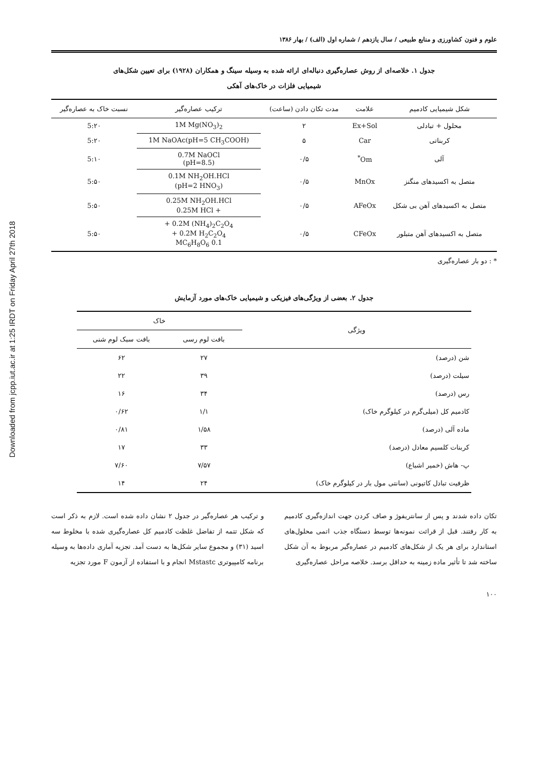Downloaded from jcpp.iut.ac.ir at 1:25 IRDT on Friday April 27th 2018
علوم و فنون کشاورزی و منابع طبیعی / سال یازدهم / شماره اول (الف) / بهار ۱۳۸۶
جدول ۱. خلاصه‌ای از روش عصاره‌گیری دنباله‌ای ارائه شده به وسیله سینگ و همکاران (۱۹۲۸) برای تعیین شکل‌های
شیمیایی فلزات در خاک‌های آهکی
| شکل شیمیایی کادمیم | علامت | مدت تکان دادن (ساعت) | ترکیب عصاره‌گیر | نسبت خاک به عصاره‌گیر |
| --- | --- | --- | --- | --- |
| محلول + تبادلی | Ex+Sol | ۲ | 1M Mg(NO<sub>3</sub>)<sub>2</sub> | 5:۲۰ |
| کربناتی | Car | ۵ | 1M NaOAc(pH=5 CH<sub>3</sub>COOH) | 5:۲۰ |
| آلی | Om<sup>*</sup> | ۰/۵ | 0.7M NaOCl (pH=8.5) | 5:۱۰ |
| متصل به اکسیدهای منگنز | MnOx | ۰/۵ | 0.1M NH<sub>2</sub>OH.HCl (pH=2 HNO<sub>3</sub>) | 5:۵۰ |
| متصل به اکسیدهای آهن بی شکل | AFeOx | ۰/۵ | 0.25M NH<sub>2</sub>OH.HCl + 0.25M HCl | 5:۵۰ |
| متصل به اکسیدهای آهن متبلور | CFeOx | ۰/۵ | 0.2M (NH<sub>4</sub>)<sub>2</sub>C<sub>2</sub>O<sub>4</sub> + 0.2M H<sub>2</sub>C<sub>2</sub>O<sub>4</sub> + 0.1 MC<sub>6</sub>H<sub>8</sub>O<sub>6</sub> | 5:۵۰ |
* : دو بار عصاره‌گیری
جدول ۲. بعضی از ویژگی‌های فیزیکی و شیمیایی خاک‌های مورد آزمایش
| ویژگی | خاک | |
| --- | --- | --- |
| | بافت لوم رسی | بافت سبک لوم شنی |
| شن (درصد) | ۲۷ | ۶۲ |
| سیلت (درصد) | ۳۹ | ۲۲ |
| رس (درصد) | ۳۴ | ۱۶ |
| کادمیم کل (میلی‌گرم در کیلوگرم خاک) | ۱/۱ | ۰/۶۲ |
| ماده آلی (درصد) | ۱/۵۸ | ۰/۸۱ |
| کربنات کلسیم معادل (درصد) | ۳۳ | ۱۷ |
| پ- هاش (خمیر اشباع) | ۷/۵۷ | ۷/۶۰ |
| ظرفیت تبادل کاتیونی (سانتی مول بار در کیلوگرم خاک) | ۲۴ | ۱۴ |
تکان داده شدند و پس از سانتریفوژ و صاف کردن جهت اندازه‌گیری کادمیم به کار رفتند. قبل از قرائت نمونه‌ها توسط دستگاه جذب اتمی محلول‌های استاندارد برای هر یک از شکل‌های کادمیم در عصاره‌گیر مربوط به آن شکل ساخته شد تا تأثیر ماده زمینه به حداقل برسد. خلاصه مراحل عصاره‌گیری
و ترکیب هر عصاره‌گیر در جدول ۲ نشان داده شده است. لازم به ذکر است که شکل تتمه از تفاضل غلظت کادمیم کل عصاره‌گیری شده با مخلوط سه اسید (۳۱) و مجموع سایر شکل‌ها به دست آمد. تجزیه آماری داده‌ها به وسیله برنامه کامپیوتری Mstastc انجام و با استفاده از آزمون F مورد تجزیه
۱۰۰